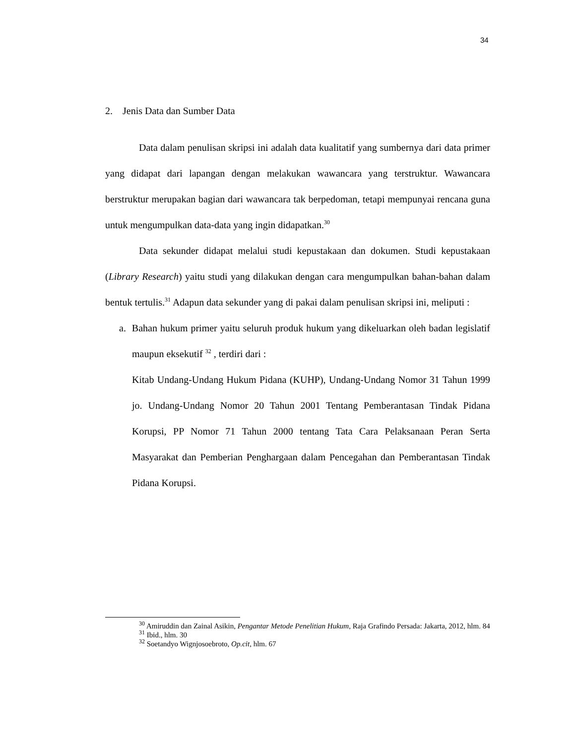34
2. Jenis Data dan Sumber Data
Data dalam penulisan skripsi ini adalah data kualitatif yang sumbernya dari data primer yang didapat dari lapangan dengan melakukan wawancara yang terstruktur. Wawancara berstruktur merupakan bagian dari wawancara tak berpedoman, tetapi mempunyai rencana guna untuk mengumpulkan data-data yang ingin didapatkan.<sup>30</sup>
Data sekunder didapat melalui studi kepustakaan dan dokumen. Studi kepustakaan (Library Research) yaitu studi yang dilakukan dengan cara mengumpulkan bahan-bahan dalam bentuk tertulis.<sup>31</sup> Adapun data sekunder yang di pakai dalam penulisan skripsi ini, meliputi :
a. Bahan hukum primer yaitu seluruh produk hukum yang dikeluarkan oleh badan legislatif maupun eksekutif <sup>32</sup> , terdiri dari :
Kitab Undang-Undang Hukum Pidana (KUHP), Undang-Undang Nomor 31 Tahun 1999 jo. Undang-Undang Nomor 20 Tahun 2001 Tentang Pemberantasan Tindak Pidana Korupsi, PP Nomor 71 Tahun 2000 tentang Tata Cara Pelaksanaan Peran Serta Masyarakat dan Pemberian Penghargaan dalam Pencegahan dan Pemberantasan Tindak Pidana Korupsi.
<sup>30</sup> Amiruddin dan Zainal Asikin, Pengantar Metode Penelitian Hukum, Raja Grafindo Persada: Jakarta, 2012, hlm. 84
<sup>31</sup> Ibid., hlm. 30
<sup>32</sup> Soetandyo Wignjosoebroto, Op.cit, hlm. 67